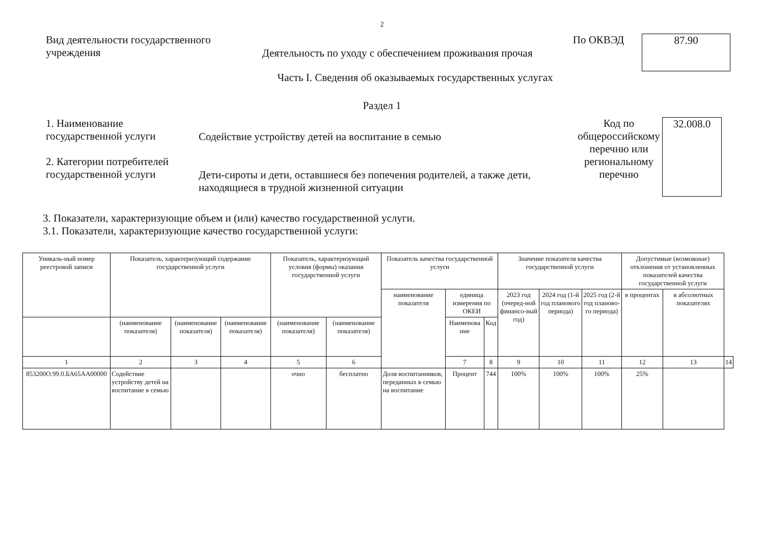2
Вид деятельности государственного
учреждения
Деятельность по уходу с обеспечением проживания прочая
По ОКВЭД
87.90
Часть I. Сведения об оказываемых государственных услугах
Раздел 1
1. Наименование
государственной услуги
2. Категории потребителей
государственной услуги
Содействие устройству детей на воспитание в семью
Дети-сироты и дети, оставшиеся без попечения родителей, а также дети, находящиеся в трудной жизненной ситуации
Код по общероссийскому перечню или региональному перечню
32.008.0
3. Показатели, характеризующие объем и (или) качество государственной услуги.
3.1. Показатели, характеризующие качество государственной услуги:
| Уникаль-ный номер реестровой записи | Показатель, характеризующий содержание государственной услуги | | | Показатель, характеризующий условия (формы) оказания государственной услуги | | Показатель качества государственной услуги | | | Значение показателя качества государственной услуги | | | Допустимые (возможные) отклонения от установленных показателей качества государственной услуги | | |
| --- | --- | --- | --- | --- | --- | --- | --- | --- | --- | --- | --- | --- | --- | --- |
| | | | | | | наименование показателя | единица измерения по ОКЕИ | | 2023 год (очеред-ной финансо-вый год) | 2024 год (1-й год планового периода) | 2025 год (2-й год планово-го периода) | в процентах | в абсолютных показателях | |
| | | | | | | | Наименова ние | Код | | | | | | |
| | (наименование показателя) | (наименование показателя) | (наименование показателя) | (наименование показателя) | (наименование показателя) | | | | | | | | | |
| 1 | 2 | 3 | 4 | 5 | 6 | | 7 | 8 | 9 | 10 | 11 | 12 | 13 | 14 |
| 853200О.99.0.БА65АА00000 | Содействие устройству детей на воспитание в семью | | | очно | бесплатно | Доля воспитанников, переданных в семью на воспитание | Процент | 744 | 100% | 100% | 100% | 25% | | |